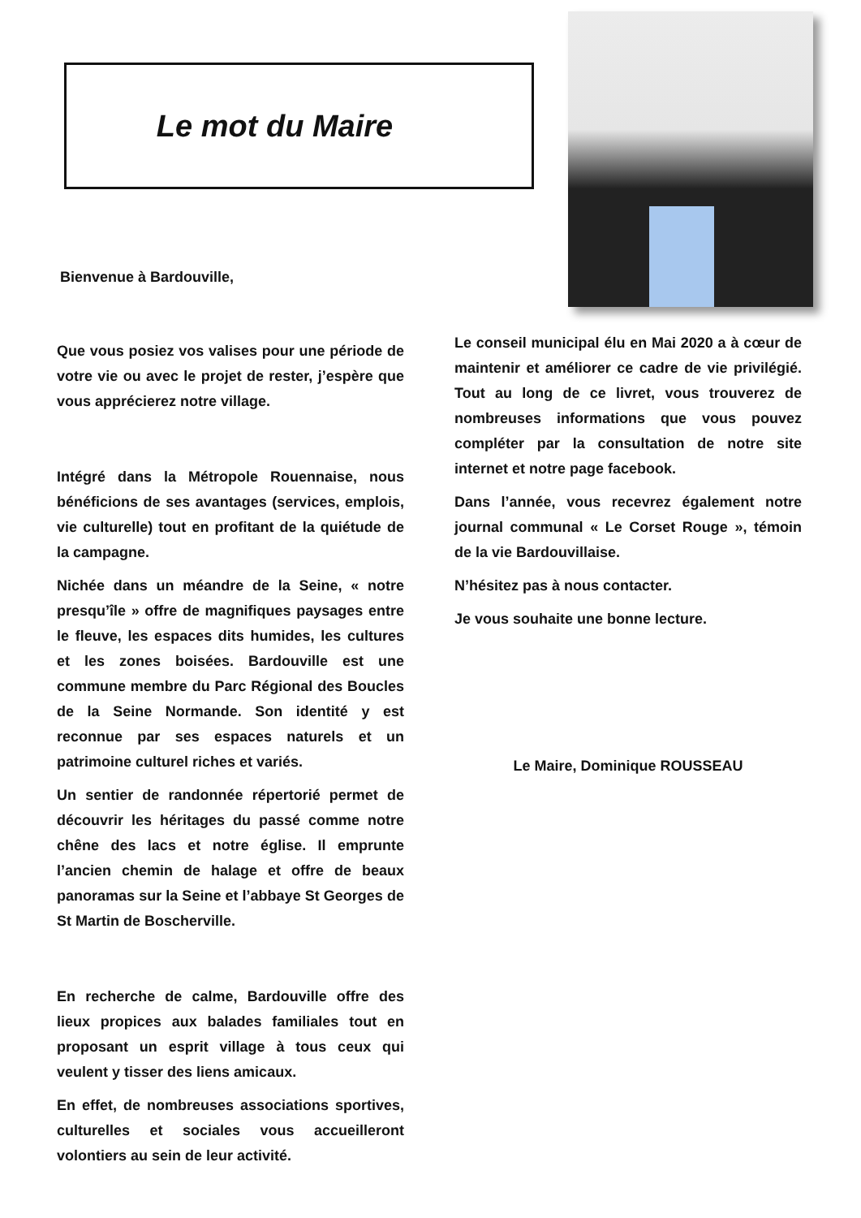Le mot du Maire
Bienvenue à Bardouville,
Que vous posiez vos valises pour une période de votre vie ou avec le projet de rester, j’espère que vous apprécierez notre village.
Intégré dans la Métropole Rouennaise, nous bénéficions de ses avantages (services, emplois, vie culturelle) tout en profitant de la quiétude de la campagne.
Nichée dans un méandre de la Seine, « notre presqu’île » offre de magnifiques paysages entre le fleuve, les espaces dits humides, les cultures et les zones boisées. Bardouville est une commune membre du Parc Régional des Boucles de la Seine Normande. Son identité y est reconnue par ses espaces naturels et un patrimoine culturel riches et variés.
Un sentier de randonnée répertorié permet de découvrir les héritages du passé comme notre chêne des lacs et notre église. Il emprunte l’ancien chemin de halage et offre de beaux panoramas sur la Seine et l’abbaye St Georges de St Martin de Boscherville.
En recherche de calme, Bardouville offre des lieux propices aux balades familiales tout en proposant un esprit village à tous ceux qui veulent y tisser des liens amicaux.
En effet, de nombreuses associations sportives, culturelles et sociales vous accueilleront volontiers au sein de leur activité.
Le conseil municipal élu en Mai 2020 a à cœur de maintenir et améliorer ce cadre de vie privilégié. Tout au long de ce livret, vous trouverez de nombreuses informations que vous pouvez compléter par la consultation de notre site internet et notre page facebook.
Dans l’année, vous recevrez également notre journal communal « Le Corset Rouge », témoin de la vie Bardouvillaise.
N’hésitez pas à nous contacter.
Je vous souhaite une bonne lecture.
Le Maire, Dominique ROUSSEAU